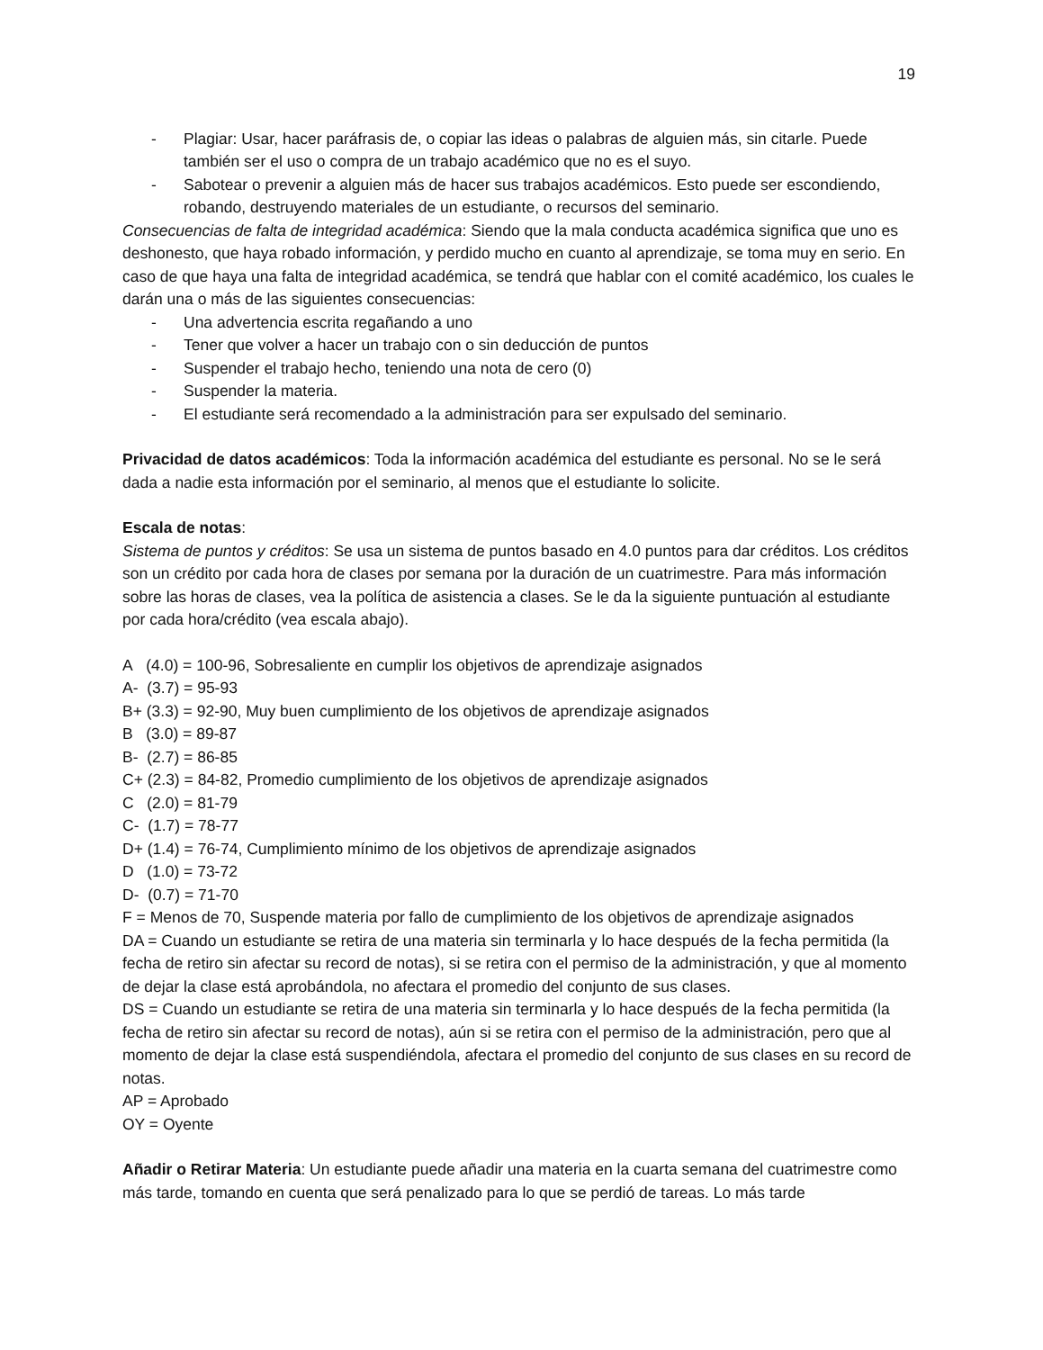19
- Plagiar: Usar, hacer paráfrasis de, o copiar las ideas o palabras de alguien más, sin citarle. Puede también ser el uso o compra de un trabajo académico que no es el suyo.
- Sabotear o prevenir a alguien más de hacer sus trabajos académicos. Esto puede ser escondiendo, robando, destruyendo materiales de un estudiante, o recursos del seminario.
Consecuencias de falta de integridad académica: Siendo que la mala conducta académica significa que uno es deshonesto, que haya robado información, y perdido mucho en cuanto al aprendizaje, se toma muy en serio. En caso de que haya una falta de integridad académica, se tendrá que hablar con el comité académico, los cuales le darán una o más de las siguientes consecuencias:
- Una advertencia escrita regañando a uno
- Tener que volver a hacer un trabajo con o sin deducción de puntos
- Suspender el trabajo hecho, teniendo una nota de cero (0)
- Suspender la materia.
- El estudiante será recomendado a la administración para ser expulsado del seminario.
Privacidad de datos académicos: Toda la información académica del estudiante es personal. No se le será dada a nadie esta información por el seminario, al menos que el estudiante lo solicite.
Escala de notas:
Sistema de puntos y créditos: Se usa un sistema de puntos basado en 4.0 puntos para dar créditos. Los créditos son un crédito por cada hora de clases por semana por la duración de un cuatrimestre. Para más información sobre las horas de clases, vea la política de asistencia a clases. Se le da la siguiente puntuación al estudiante por cada hora/crédito (vea escala abajo).
A (4.0) = 100-96, Sobresaliente en cumplir los objetivos de aprendizaje asignados
A- (3.7) = 95-93
B+ (3.3) = 92-90, Muy buen cumplimiento de los objetivos de aprendizaje asignados
B (3.0) = 89-87
B- (2.7) = 86-85
C+ (2.3) = 84-82, Promedio cumplimiento de los objetivos de aprendizaje asignados
C (2.0) = 81-79
C- (1.7) = 78-77
D+ (1.4) = 76-74, Cumplimiento mínimo de los objetivos de aprendizaje asignados
D (1.0) = 73-72
D- (0.7) = 71-70
F = Menos de 70, Suspende materia por fallo de cumplimiento de los objetivos de aprendizaje asignados
DA = Cuando un estudiante se retira de una materia sin terminarla y lo hace después de la fecha permitida (la fecha de retiro sin afectar su record de notas), si se retira con el permiso de la administración, y que al momento de dejar la clase está aprobándola, no afectara el promedio del conjunto de sus clases.
DS = Cuando un estudiante se retira de una materia sin terminarla y lo hace después de la fecha permitida (la fecha de retiro sin afectar su record de notas), aún si se retira con el permiso de la administración, pero que al momento de dejar la clase está suspendiéndola, afectara el promedio del conjunto de sus clases en su record de notas.
AP = Aprobado
OY = Oyente
Añadir o Retirar Materia: Un estudiante puede añadir una materia en la cuarta semana del cuatrimestre como más tarde, tomando en cuenta que será penalizado para lo que se perdió de tareas. Lo más tarde